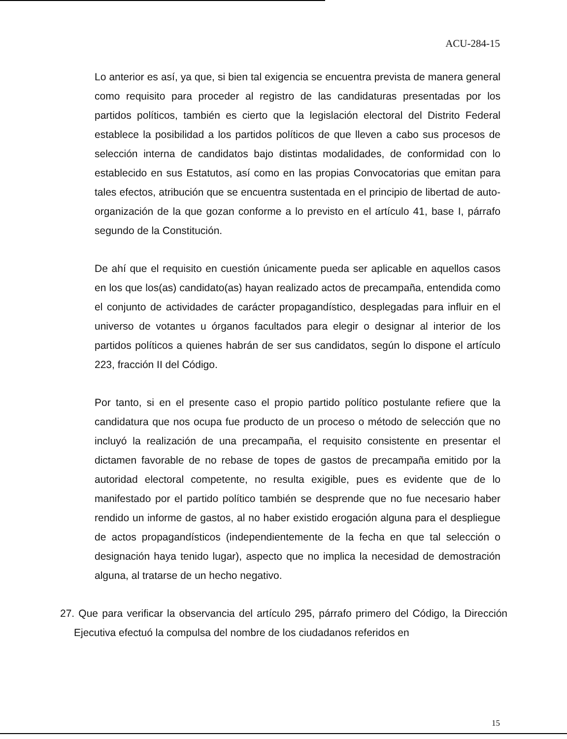ACU-284-15
Lo anterior es así, ya que, si bien tal exigencia se encuentra prevista de manera general como requisito para proceder al registro de las candidaturas presentadas por los partidos políticos, también es cierto que la legislación electoral del Distrito Federal establece la posibilidad a los partidos políticos de que lleven a cabo sus procesos de selección interna de candidatos bajo distintas modalidades, de conformidad con lo establecido en sus Estatutos, así como en las propias Convocatorias que emitan para tales efectos, atribución que se encuentra sustentada en el principio de libertad de auto-organización de la que gozan conforme a lo previsto en el artículo 41, base I, párrafo segundo de la Constitución.
De ahí que el requisito en cuestión únicamente pueda ser aplicable en aquellos casos en los que los(as) candidato(as) hayan realizado actos de precampaña, entendida como el conjunto de actividades de carácter propagandístico, desplegadas para influir en el universo de votantes u órganos facultados para elegir o designar al interior de los partidos políticos a quienes habrán de ser sus candidatos, según lo dispone el artículo 223, fracción II del Código.
Por tanto, si en el presente caso el propio partido político postulante refiere que la candidatura que nos ocupa fue producto de un proceso o método de selección que no incluyó la realización de una precampaña, el requisito consistente en presentar el dictamen favorable de no rebase de topes de gastos de precampaña emitido por la autoridad electoral competente, no resulta exigible, pues es evidente que de lo manifestado por el partido político también se desprende que no fue necesario haber rendido un informe de gastos, al no haber existido erogación alguna para el despliegue de actos propagandísticos (independientemente de la fecha en que tal selección o designación haya tenido lugar), aspecto que no implica la necesidad de demostración alguna, al tratarse de un hecho negativo.
27. Que para verificar la observancia del artículo 295, párrafo primero del Código, la Dirección Ejecutiva efectuó la compulsa del nombre de los ciudadanos referidos en
15